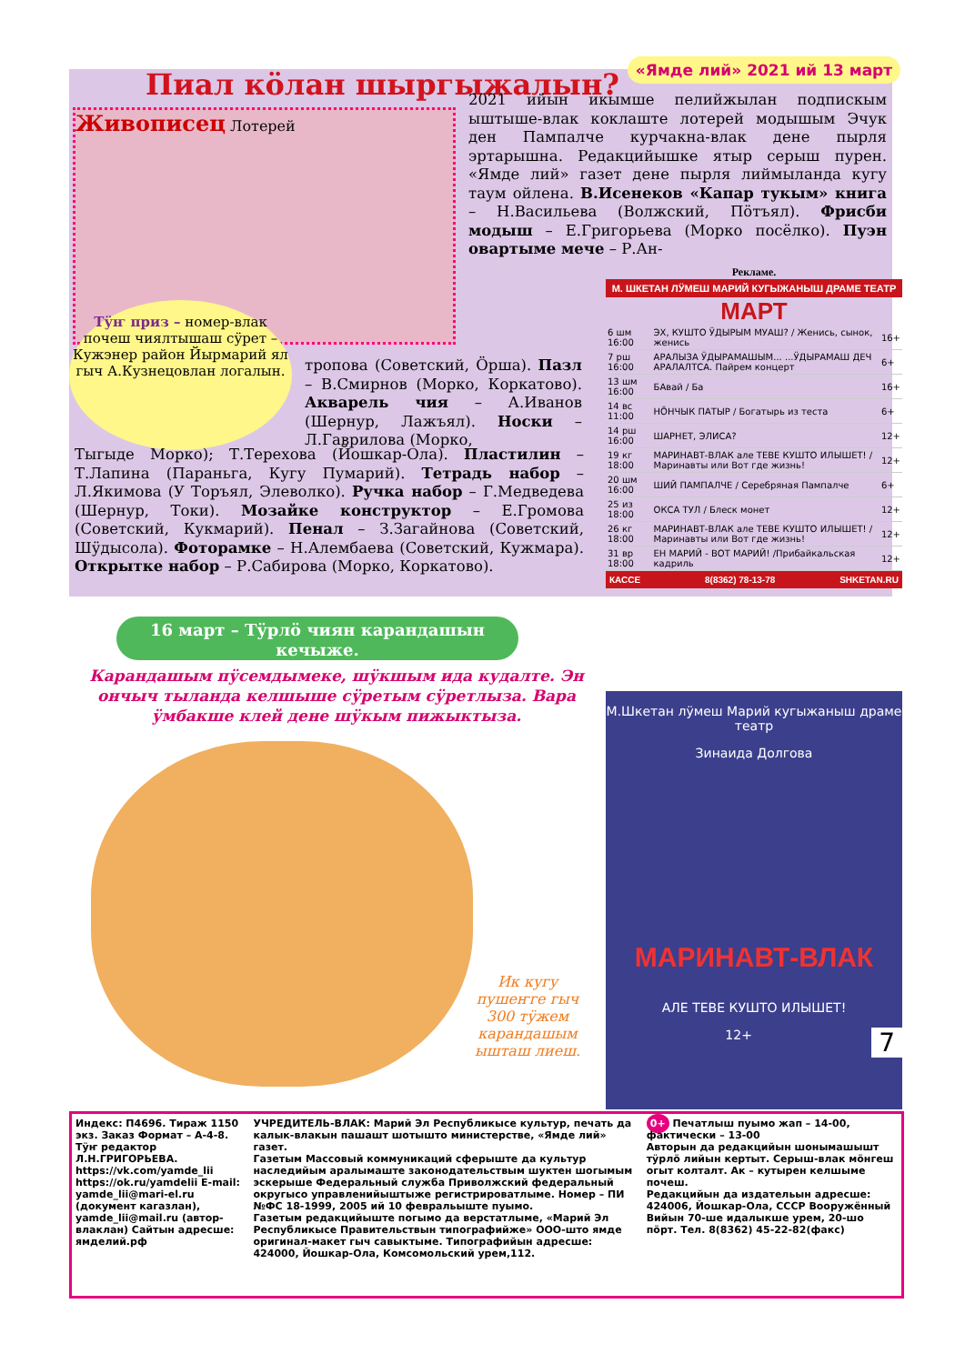«Ямде лий» 2021 ий 13 март
Пиал кӧлан шыргыжалын?
Живописец Лотерей
2021 ийын икымше пелийжылан подпискым ыштыше-влак коклаште лотерей модышым Эчук ден Пампалче курчакна-влак дене пырля эртарышна. Редакцийышке ятыр серыш пурен. «Ямде лий» газет дене пырля лиймыланда кугу таум ойлена. В.Исенеков «Капар тукым» книга – Н.Васильева (Волжский, Пӧтъял). Фрисби модыш – Е.Григорьева (Морко посёлко). Пуэн овартыме мече – Р.Ан-
Тӱҥ приз – номер-влак почеш чиялтышаш сӱрет – Кужэнер район Йырмарий ял гыч А.Кузнецовлан логалын.
тропова (Советский, Ӧрша). Пазл – В.Смирнов (Морко, Коркатово). Акварель чия – А.Иванов (Шернур, Лажъял). Носки – Л.Гаврилова (Морко,
Тыгыде Морко); Т.Терехова (Йошкар-Ола). Пластилин – Т.Лапина (Параньга, Кугу Пумарий). Тетрадь набор – Л.Якимова (У Торъял, Элеволко). Ручка набор – Г.Медведева (Шернур, Токи). Мозайке конструктор – Е.Громова (Советский, Кукмарий). Пенал – З.Загайнова (Советский, Шӱдысола). Фоторамке – Н.Алембаева (Советский, Кужмара). Открытке набор – Р.Сабирова (Морко, Коркатово).
16 март – Тӱрлӧ чиян карандашын кечыже.
Карандашым пӱсемдымеке, шӱкшым ида кудалте. Эн ончыч тыланда келшыше сӱретым сӱретлыза. Вара ӱмбакше клей дене шӱкым пижыктыза.
Ик кугу пушеҥге гыч 300 тӱжем карандашым ышташ лиеш.
Рекламе.
М. ШКЕТАН ЛӰМЕШ МАРИЙ КУГЫЖАНЫШ ДРАМЕ ТЕАТР
МАРТ
| 6 шм 16:00 | ЭХ, КУШТО ӰДЫРЫМ МУАШ? / Женись, сынок, женись | 16+ |
| 7 рш 16:00 | АРАЛЫЗА ӰДЫРАМАШЫМ... ...ӰДЫРАМАШ ДЕЧ АРАЛАЛТСА. Пайрем концерт | 6+ |
| 13 шм 16:00 | БАвай / Ба | 16+ |
| 14 вс 11:00 | НӦНЧЫК ПАТЫР / Богатырь из теста | 6+ |
| 14 рш 16:00 | ШАРНЕТ, ЭЛИСА? | 12+ |
| 19 кг 18:00 | МАРИНАВТ-ВЛАК але ТЕВЕ КУШТО ИЛЫШЕТ! /Маринавты или Вот где жизнь! | 12+ |
| 20 шм 16:00 | ШИЙ ПАМПАЛЧЕ / Серебряная Пампалче | 6+ |
| 25 из 18:00 | ОКСА ТУЛ / Блеск монет | 12+ |
| 26 кг 18:00 | МАРИНАВТ-ВЛАК але ТЕВЕ КУШТО ИЛЫШЕТ! /Маринавты или Вот где жизнь! | 12+ |
| 31 вр 18:00 | ЕН МАРИЙ - ВОТ МАРИЙ! /Прибайкальская кадриль | 12+ |
КАССЕ 8(8362) 78-13-78 SHKETAN.RU
М.Шкетан лӱмеш Марий кугыжаныш драме театр
Зинаида Долгова
МАРИНАВТ-ВЛАК
АЛЕ ТЕВЕ КУШТО ИЛЫШЕТ!
12+ 7
Индекс: П4696. Тираж 1150 экз. Заказ Формат – А-4-8. Тӱҥ редактор Л.Н.ГРИГОРЬЕВА.
https://vk.com/yamde_lii https://ok.ru/yamdelii E-mail: yamde_lii@mari-el.ru (документ кагазлан), yamde_lii@mail.ru (автор-влаклан) Сайтын адресше: ямделий.рф
УЧРЕДИТЕЛЬ-ВЛАК: Марий Эл Республикысе культур, печать да калык-влакын пашашт шотышто министерстве, «Ямде лий» газет.
Газетым Массовый коммуникаций сферыште да культур наследийым аралымаште законодательствым шуктен шогымым эскерыше Федеральный служба Приволжский федеральный округысо управленийыштыже регистрироватлыме. Номер – ПИ №ФС 18-1999, 2005 ий 10 февральыште пуымо.
Газетым редакцийыште погымо да верстатлыме, «Марий Эл Республикысе Правительствын типографийже» ООО-што ямде оригинал-макет гыч савыктыме. Типографийын адресше: 424000, Йошкар-Ола, Комсомольский урем,112.
0+ Печатлыш пуымо жап – 14-00, фактически – 13-00
Авторын да редакцийын шонымашышт тӱрлӧ лийын кертыт. Серыш-влак мӧнгеш огыт колталт. Ак – кутырен келшыме почеш.
Редакцийын да издательын адресше: 424006, Йошкар-Ола, СССР Вооружённый Вийын 70-ше идалыкше урем, 20-шо пӧрт. Тел. 8(8362) 45-22-82(факс)